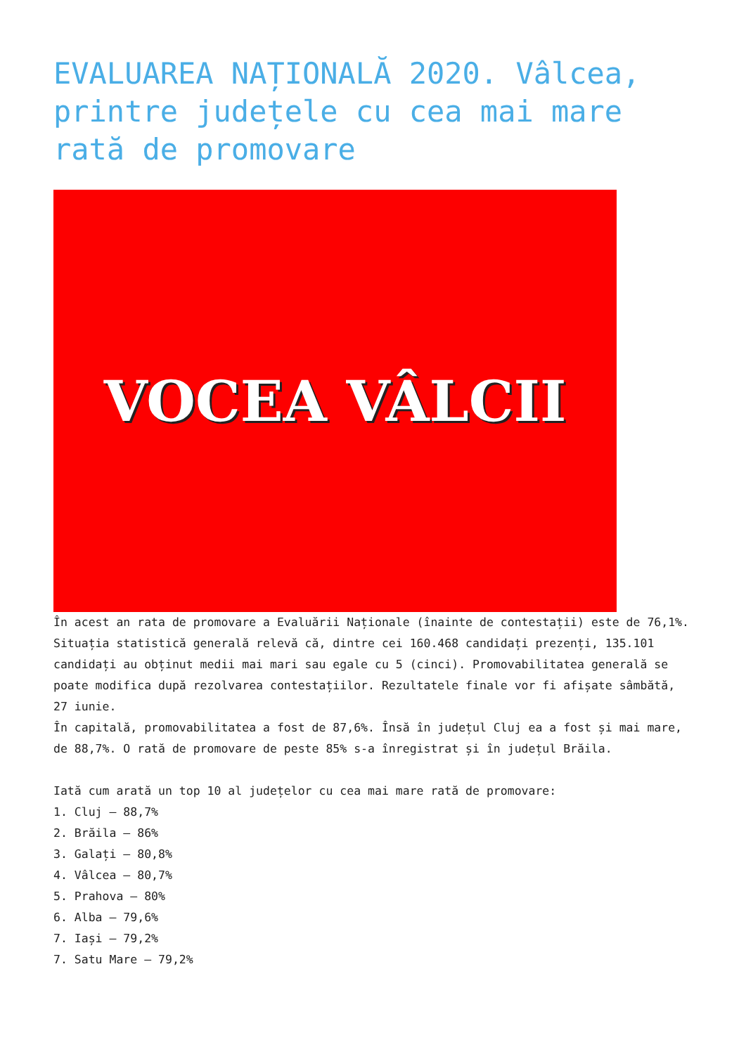EVALUAREA NAȚIONALĂ 2020. Vâlcea, printre județele cu cea mai mare rată de promovare
VOCEA VÂLCII
În acest an rata de promovare a Evaluării Naționale (înainte de contestații) este de 76,1%.
Situația statistică generală relevă că, dintre cei 160.468 candidați prezenți, 135.101 candidați au obținut medii mai mari sau egale cu 5 (cinci). Promovabilitatea generală se poate modifica după rezolvarea contestațiilor. Rezultatele finale vor fi afișate sâmbătă, 27 iunie.
În capitală, promovabilitatea a fost de 87,6%. Însă în județul Cluj ea a fost și mai mare, de 88,7%. O rată de promovare de peste 85% s-a înregistrat și în județul Brăila.
Iată cum arată un top 10 al județelor cu cea mai mare rată de promovare:
1. Cluj – 88,7%
2. Brăila – 86%
3. Galați – 80,8%
4. Vâlcea – 80,7%
5. Prahova – 80%
6. Alba – 79,6%
7. Iași – 79,2%
7. Satu Mare – 79,2%